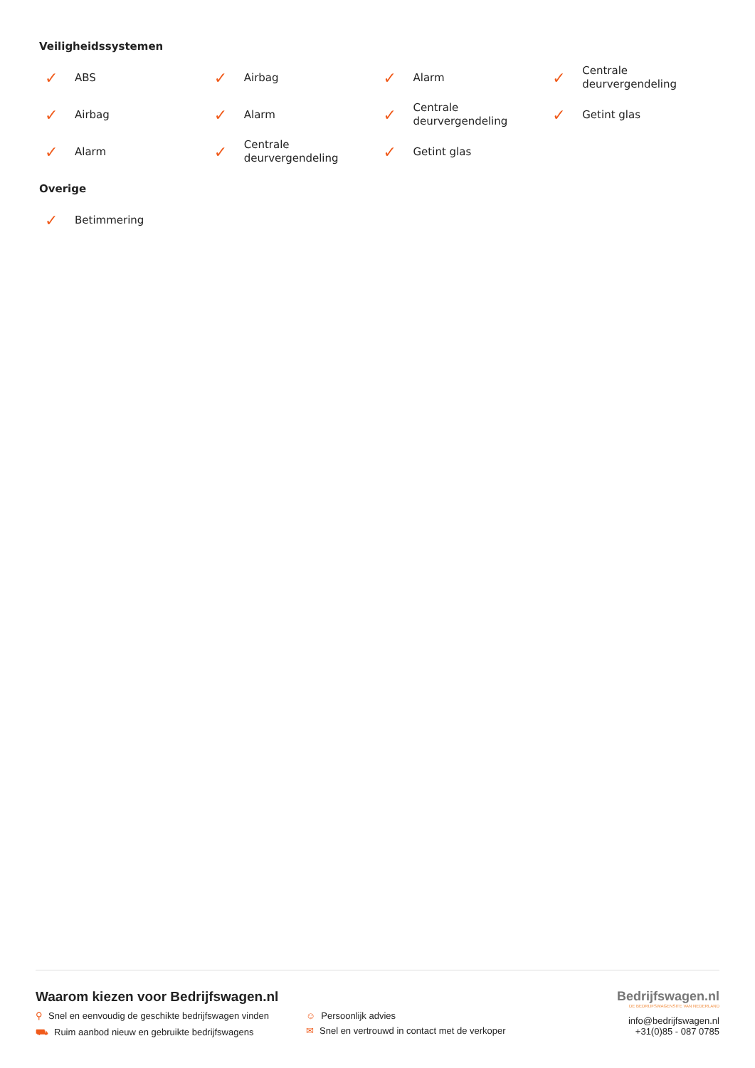Veiligheidssystemen
✓ ABS
✓ Airbag
✓ Alarm
✓ Centrale
deurvergendeling
✓ Airbag
✓ Alarm
✓ Centrale
deurvergendeling
✓ Getint glas
✓ Alarm
✓ Centrale
deurvergendeling
✓ Getint glas
Overige
✓ Betimmering
Waarom kiezen voor Bedrijfswagen.nl
⚲ Snel en eenvoudig de geschikte bedrijfswagen vinden
☺ Persoonlijk advies
⛟ Ruim aanbod nieuw en gebruikte bedrijfswagens
✉ Snel en vertrouwd in contact met de verkoper
Bedrijfswagen.nl
DE BEDRIJFSWAGENSITE VAN NEDERLAND
info@bedrijfswagen.nl
+31(0)85 - 087 0785